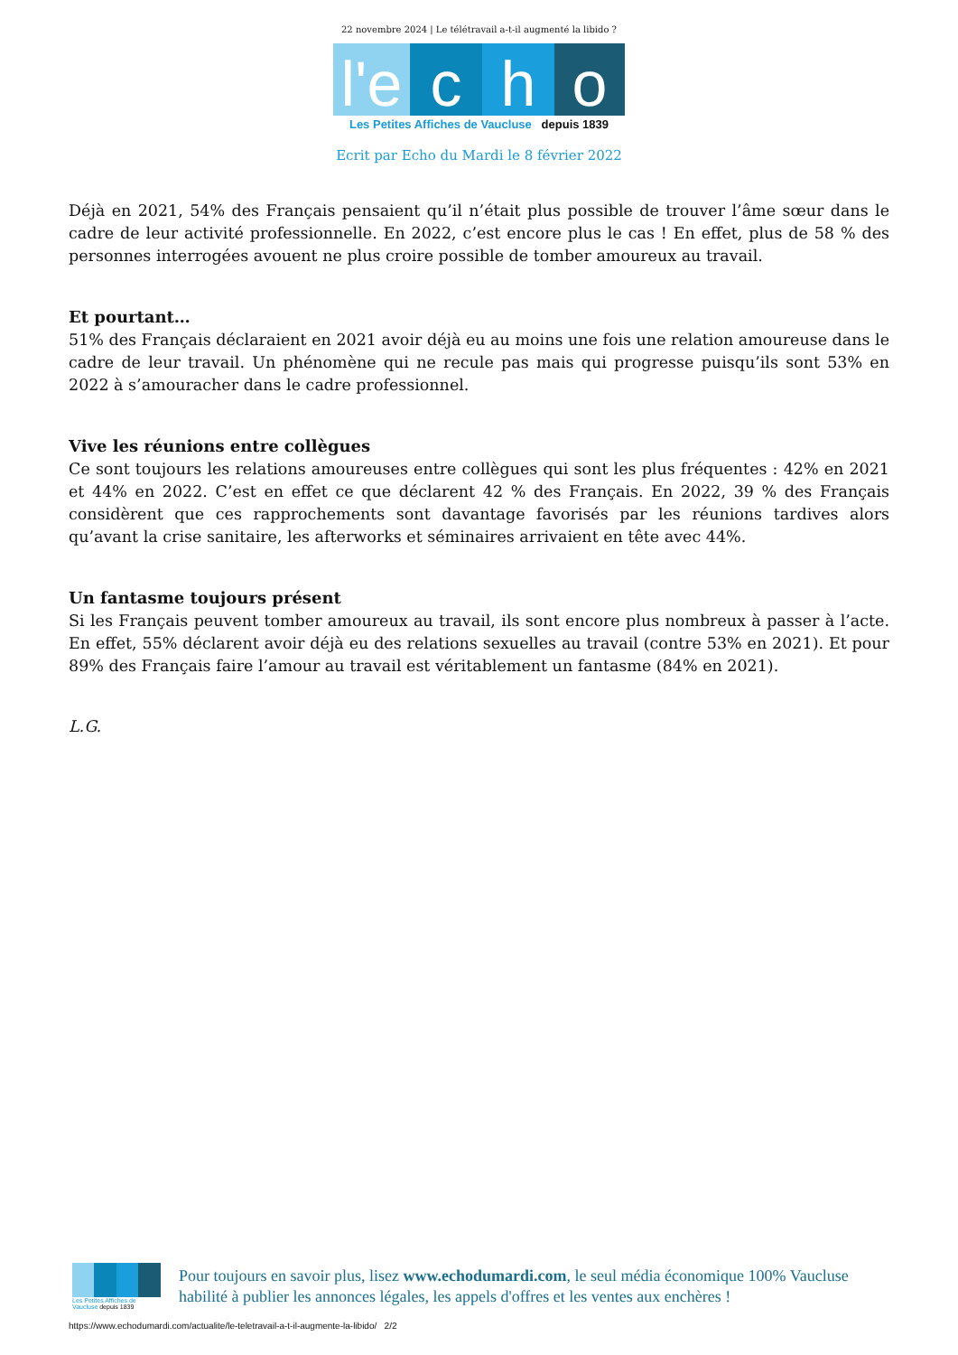22 novembre 2024 | Le télétravail a-t-il augmenté la libido ?
l'e
c h o
Les Petites Affiches de Vaucluse depuis 1839
Ecrit par Echo du Mardi le 8 février 2022
Déjà en 2021, 54% des Français pensaient qu’il n’était plus possible de trouver l’âme sœur dans le cadre de leur activité professionnelle. En 2022, c’est encore plus le cas ! En effet, plus de 58 % des personnes interrogées avouent ne plus croire possible de tomber amoureux au travail.
Et pourtant…
51% des Français déclaraient en 2021 avoir déjà eu au moins une fois une relation amoureuse dans le cadre de leur travail. Un phénomène qui ne recule pas mais qui progresse puisqu’ils sont 53% en 2022 à s’amouracher dans le cadre professionnel.
Vive les réunions entre collègues
Ce sont toujours les relations amoureuses entre collègues qui sont les plus fréquentes : 42% en 2021 et 44% en 2022. C’est en effet ce que déclarent 42 % des Français. En 2022, 39 % des Français considèrent que ces rapprochements sont davantage favorisés par les réunions tardives alors qu’avant la crise sanitaire, les afterworks et séminaires arrivaient en tête avec 44%.
Un fantasme toujours présent
Si les Français peuvent tomber amoureux au travail, ils sont encore plus nombreux à passer à l’acte. En effet, 55% déclarent avoir déjà eu des relations sexuelles au travail (contre 53% en 2021). Et pour 89% des Français faire l’amour au travail est véritablement un fantasme (84% en 2021).
L.G.
Les Petites Affiches de Vaucluse depuis 1839
Pour toujours en savoir plus, lisez www.echodumardi.com, le seul média économique 100% Vaucluse habilité à publier les annonces légales, les appels d'offres et les ventes aux enchères !
https://www.echodumardi.com/actualite/le-teletravail-a-t-il-augmente-la-libido/ 2/2